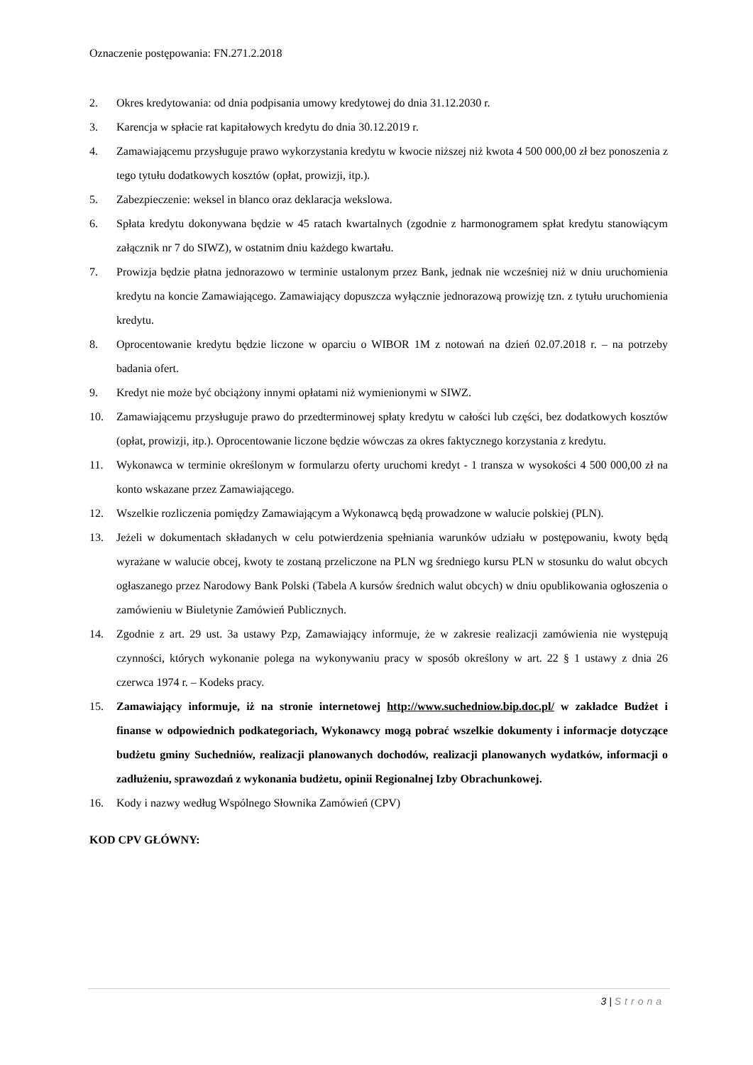Oznaczenie postępowania: FN.271.2.2018
2. Okres kredytowania: od dnia podpisania umowy kredytowej do dnia 31.12.2030 r.
3. Karencja w spłacie rat kapitałowych kredytu do dnia 30.12.2019 r.
4. Zamawiającemu przysługuje prawo wykorzystania kredytu w kwocie niższej niż kwota 4 500 000,00 zł bez ponoszenia z tego tytułu dodatkowych kosztów (opłat, prowizji, itp.).
5. Zabezpieczenie: weksel in blanco oraz deklaracja wekslowa.
6. Spłata kredytu dokonywana będzie w 45 ratach kwartalnych (zgodnie z harmonogramem spłat kredytu stanowiącym załącznik nr 7 do SIWZ), w ostatnim dniu każdego kwartału.
7. Prowizja będzie płatna jednorazowo w terminie ustalonym przez Bank, jednak nie wcześniej niż w dniu uruchomienia kredytu na koncie Zamawiającego. Zamawiający dopuszcza wyłącznie jednorazową prowizję tzn. z tytułu uruchomienia kredytu.
8. Oprocentowanie kredytu będzie liczone w oparciu o WIBOR 1M z notowań na dzień 02.07.2018 r. – na potrzeby badania ofert.
9. Kredyt nie może być obciążony innymi opłatami niż wymienionymi w SIWZ.
10. Zamawiającemu przysługuje prawo do przedterminowej spłaty kredytu w całości lub części, bez dodatkowych kosztów (opłat, prowizji, itp.). Oprocentowanie liczone będzie wówczas za okres faktycznego korzystania z kredytu.
11. Wykonawca w terminie określonym w formularzu oferty uruchomi kredyt - 1 transza w wysokości 4 500 000,00 zł na konto wskazane przez Zamawiającego.
12. Wszelkie rozliczenia pomiędzy Zamawiającym a Wykonawcą będą prowadzone w walucie polskiej (PLN).
13. Jeżeli w dokumentach składanych w celu potwierdzenia spełniania warunków udziału w postępowaniu, kwoty będą wyrażane w walucie obcej, kwoty te zostaną przeliczone na PLN wg średniego kursu PLN w stosunku do walut obcych ogłaszanego przez Narodowy Bank Polski (Tabela A kursów średnich walut obcych) w dniu opublikowania ogłoszenia o zamówieniu w Biuletynie Zamówień Publicznych.
14. Zgodnie z art. 29 ust. 3a ustawy Pzp, Zamawiający informuje, że w zakresie realizacji zamówienia nie występują czynności, których wykonanie polega na wykonywaniu pracy w sposób określony w art. 22 § 1 ustawy z dnia 26 czerwca 1974 r. – Kodeks pracy.
15. Zamawiający informuje, iż na stronie internetowej http://www.suchedniow.bip.doc.pl/ w zakładce Budżet i finanse w odpowiednich podkategoriach, Wykonawcy mogą pobrać wszelkie dokumenty i informacje dotyczące budżetu gminy Suchedniów, realizacji planowanych dochodów, realizacji planowanych wydatków, informacji o zadłużeniu, sprawozdań z wykonania budżetu, opinii Regionalnej Izby Obrachunkowej.
16. Kody i nazwy według Wspólnego Słownika Zamówień (CPV)
KOD CPV GŁÓWNY:
3 | Strona